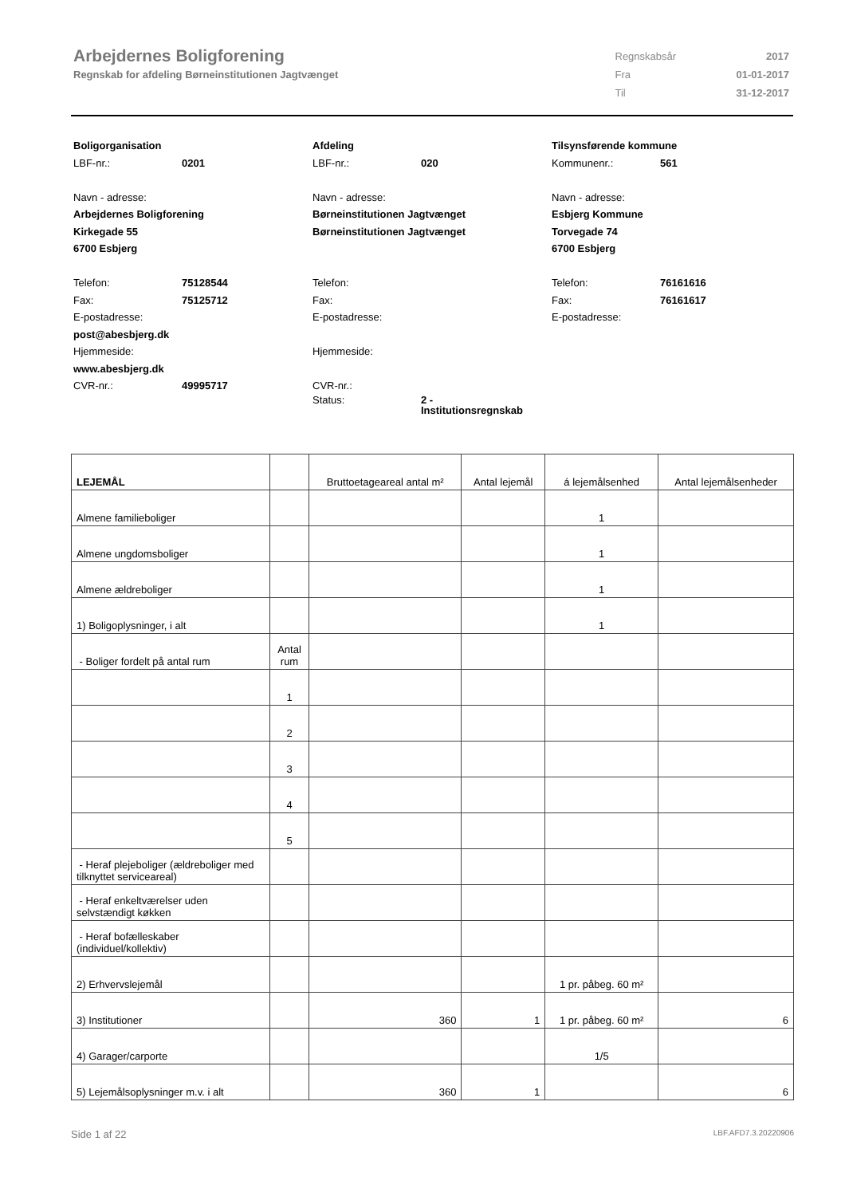Arbejdernes Boligforening
Regnskab for afdeling Børneinstitutionen Jagtvænget
| Regnskabsår | 2017 |
| Fra | 01-01-2017 |
| Til | 31-12-2017 |
Boligorganisation
LBF-nr.: 0201
Navn - adresse:
Arbejdernes Boligforening
Kirkegade 55
6700 Esbjerg
Telefon: 75128544
Fax: 75125712
E-postadresse:
post@abesbjerg.dk
Hjemmeside:
www.abesbjerg.dk
CVR-nr.: 49995717
Afdeling
LBF-nr.: 020
Navn - adresse:
Børneinstitutionen Jagtvænget
Børneinstitutionen Jagtvænget
Telefon:
Fax:
E-postadresse:
Hjemmeside:
CVR-nr.:
Status: 2 -
Institutionsregnskab
Tilsynsførende kommune
Kommunenr.: 561
Navn - adresse:
Esbjerg Kommune
Torvegade 74
6700 Esbjerg
Telefon: 76161616
Fax: 76161617
E-postadresse:
| LEJEMÅL | | Bruttoetageareal antal m² | Antal lejemål | á lejemålsenhed | Antal lejemålsenheder |
| --- | --- | --- | --- | --- | --- |
| Almene familieboliger | | | | 1 | |
| Almene ungdomsboliger | | | | 1 | |
| Almene ældreboliger | | | | 1 | |
| 1) Boligoplysninger, i alt | | | | 1 | |
| - Boliger fordelt på antal rum | Antal rum | | | | |
| | 1 | | | | |
| | 2 | | | | |
| | 3 | | | | |
| | 4 | | | | |
| | 5 | | | | |
| - Heraf plejeboliger (ældreboliger med tilknyttet serviceareal) | | | | | |
| - Heraf enkeltværelser uden selvstændigt køkken | | | | | |
| - Heraf bofælleskaber (individuel/kollektiv) | | | | | |
| 2) Erhvervslejemål | | | | 1 pr. påbeg. 60 m² | |
| 3) Institutioner | | 360 | 1 | 1 pr. påbeg. 60 m² | 6 |
| 4) Garager/carporte | | | | 1/5 | |
| 5) Lejemålsoplysninger m.v. i alt | | 360 | 1 | | 6 |
Side 1 af 22 LBF.AFD7.3.20220906